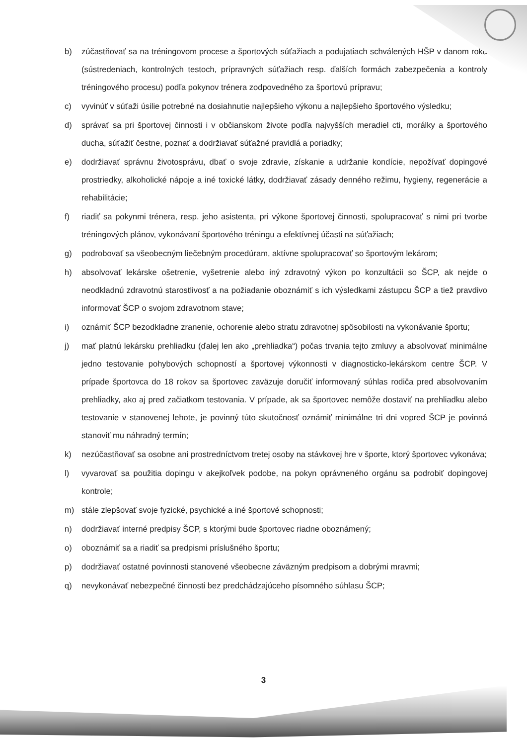b) zúčastňovať sa na tréningovom procese a športových súťažiach a podujatiach schválených HŠP v danom roku (sústredeniach, kontrolných testoch, prípravných súťažiach resp. ďalších formách zabezpečenia a kontroly tréningového procesu) podľa pokynov trénera zodpovedného za športovú prípravu;
c) vyvinúť v súťaži úsilie potrebné na dosiahnutie najlepšieho výkonu a najlepšieho športového výsledku;
d) správať sa pri športovej činnosti i v občianskom živote podľa najvyšších meradiel cti, morálky a športového ducha, súťažiť čestne, poznať a dodržiavať súťažné pravidlá a poriadky;
e) dodržiavať správnu životosprávu, dbať o svoje zdravie, získanie a udržanie kondície, nepožívať dopingové prostriedky, alkoholické nápoje a iné toxické látky, dodržiavať zásady denného režimu, hygieny, regenerácie a rehabilitácie;
f) riadiť sa pokynmi trénera, resp. jeho asistenta, pri výkone športovej činnosti, spolupracovať s nimi pri tvorbe tréningových plánov, vykonávaní športového tréningu a efektívnej účasti na súťažiach;
g) podrobovať sa všeobecným liečebným procedúram, aktívne spolupracovať so športovým lekárom;
h) absolvovať lekárske ošetrenie, vyšetrenie alebo iný zdravotný výkon po konzultácii so ŠCP, ak nejde o neodkladnú zdravotnú starostlivosť a na požiadanie oboznámiť s ich výsledkami zástupcu ŠCP a tiež pravdivo informovať ŠCP o svojom zdravotnom stave;
i) oznámiť ŠCP bezodkladne zranenie, ochorenie alebo stratu zdravotnej spôsobilosti na vykonávanie športu;
j) mať platnú lekársku prehliadku (ďalej len ako „prehliadka“) počas trvania tejto zmluvy a absolvovať minimálne jedno testovanie pohybových schopností a športovej výkonnosti v diagnosticko-lekárskom centre ŠCP. V prípade športovca do 18 rokov sa športovec zaväzuje doručiť informovaný súhlas rodiča pred absolvovaním prehliadky, ako aj pred začiatkom testovania. V prípade, ak sa športovec nemôže dostaviť na prehliadku alebo testovanie v stanovenej lehote, je povinný túto skutočnosť oznámiť minimálne tri dni vopred ŠCP je povinná stanoviť mu náhradný termín;
k) nezúčastňovať sa osobne ani prostredníctvom tretej osoby na stávkovej hre v športe, ktorý športovec vykonáva;
l) vyvarovať sa použitia dopingu v akejkoľvek podobe, na pokyn oprávneného orgánu sa podrobiť dopingovej kontrole;
m) stále zlepšovať svoje fyzické, psychické a iné športové schopnosti;
n) dodržiavať interné predpisy ŠCP, s ktorými bude športovec riadne oboznámený;
o) oboznámiť sa a riadiť sa predpismi príslušného športu;
p) dodržiavať ostatné povinnosti stanovené všeobecne záväzným predpisom a dobrými mravmi;
q) nevykonávať nebezpečné činnosti bez predchádzajúceho písomného súhlasu ŠCP;
3